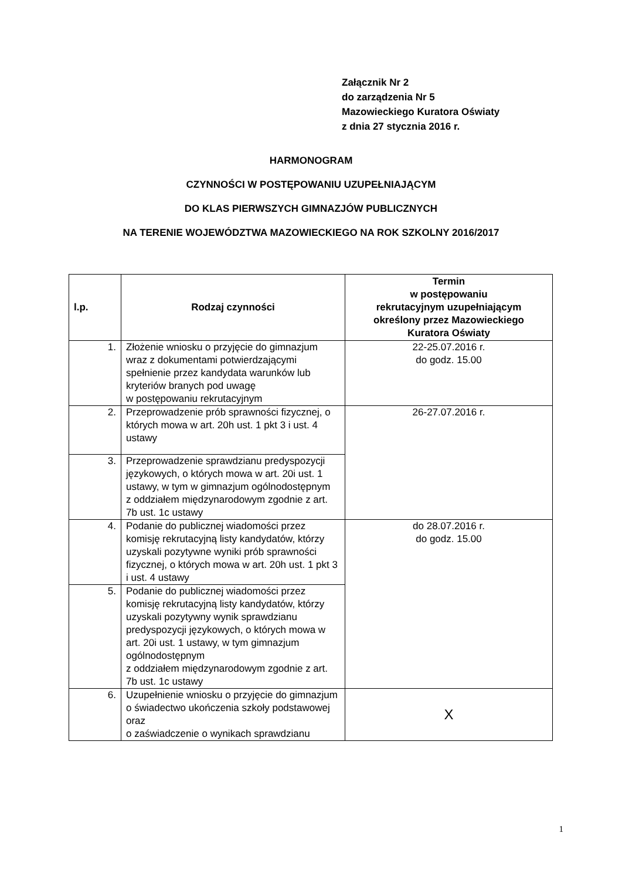Załącznik Nr 2
do zarządzenia Nr 5
Mazowieckiego Kuratora Oświaty
z dnia 27 stycznia 2016 r.
HARMONOGRAM
CZYNNOŚCI W POSTĘPOWANIU UZUPEŁNIAJĄCYM
DO KLAS PIERWSZYCH GIMNAZJÓW PUBLICZNYCH
NA TERENIE WOJEWÓDZTWA MAZOWIECKIEGO NA ROK SZKOLNY 2016/2017
| l.p. | Rodzaj czynności | Termin w postępowaniu rekrutacyjnym uzupełniającym określony przez Mazowieckiego Kuratora Oświaty |
| --- | --- | --- |
| 1. | Złożenie wniosku o przyjęcie do gimnazjum wraz z dokumentami potwierdzającymi spełnienie przez kandydata warunków lub kryteriów branych pod uwagę w postępowaniu rekrutacyjnym | 22-25.07.2016 r. do godz. 15.00 |
| 2. | Przeprowadzenie prób sprawności fizycznej, o których mowa w art. 20h ust. 1 pkt 3 i ust. 4 ustawy | 26-27.07.2016 r. |
| 3. | Przeprowadzenie sprawdzianu predyspozycji językowych, o których mowa w art. 20i ust. 1 ustawy, w tym w gimnazjum ogólnodostępnym z oddziałem międzynarodowym zgodnie z art. 7b ust. 1c ustawy | |
| 4. | Podanie do publicznej wiadomości przez komisję rekrutacyjną listy kandydatów, którzy uzyskali pozytywne wyniki prób sprawności fizycznej, o których mowa w art. 20h ust. 1 pkt 3 i ust. 4 ustawy | do 28.07.2016 r. do godz. 15.00 |
| 5. | Podanie do publicznej wiadomości przez komisję rekrutacyjną listy kandydatów, którzy uzyskali pozytywny wynik sprawdzianu predyspozycji językowych, o których mowa w art. 20i ust. 1 ustawy, w tym gimnazjum ogólnodostępnym z oddziałem międzynarodowym zgodnie z art. 7b ust. 1c ustawy | |
| 6. | Uzupełnienie wniosku o przyjęcie do gimnazjum o świadectwo ukończenia szkoły podstawowej oraz o zaświadczenie o wynikach sprawdzianu | X |
1